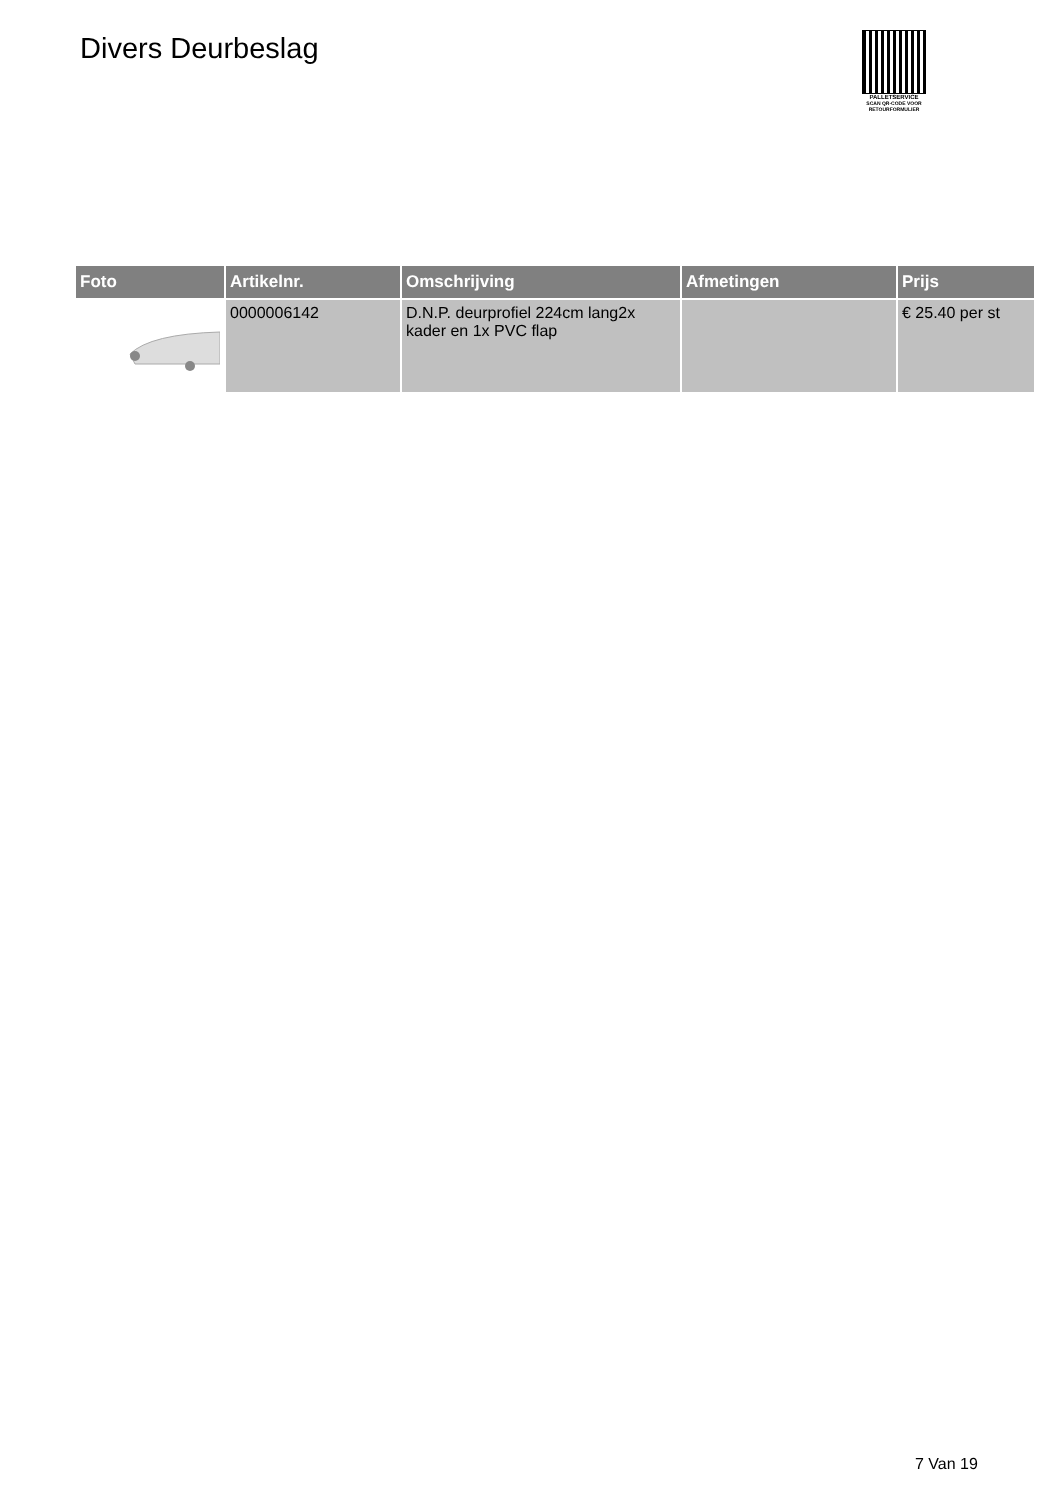Divers Deurbeslag
PALLETSERVICE
SCAN QR-CODE VOOR RETOURFORMULIER
| Foto | Artikelnr. | Omschrijving | Afmetingen | Prijs |
| --- | --- | --- | --- | --- |
| | 0000006142 | D.N.P. deurprofiel 224cm lang2x kader en 1x PVC flap | | € 25.40 per st |
7 Van 19